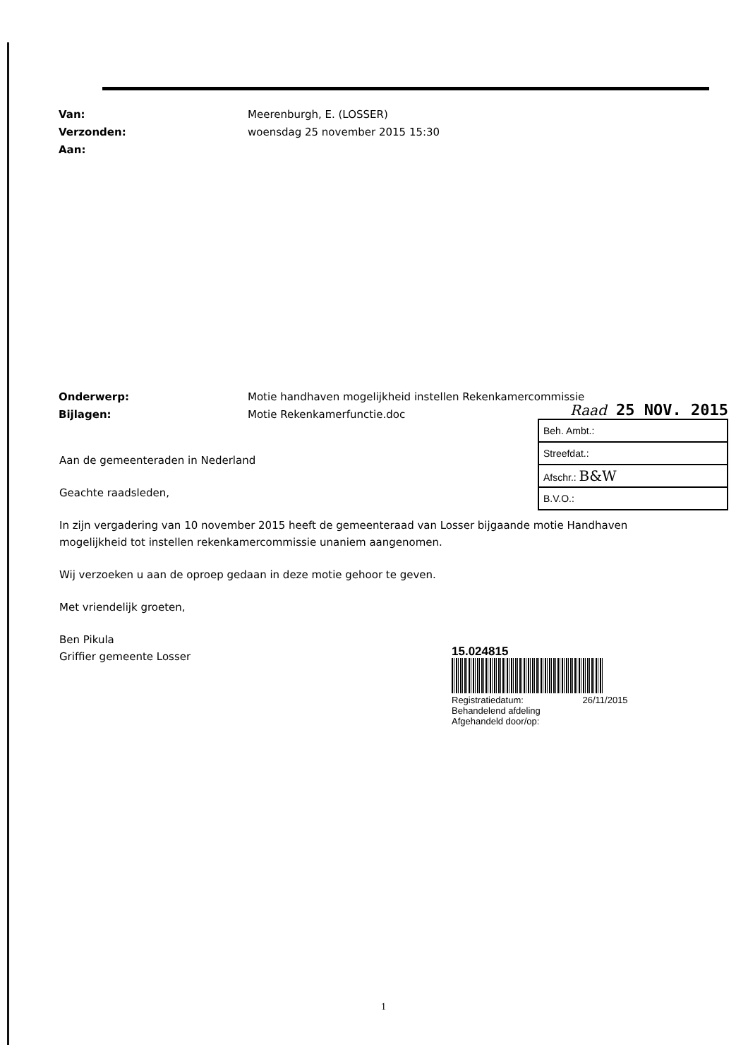Van: Meerenburgh, E. (LOSSER)
Verzonden: woensdag 25 november 2015 15:30
Aan:
Onderwerp: Motie handhaven mogelijkheid instellen Rekenkamercommissie
Bijlagen: Motie Rekenkamerfunctie.doc
Raad 25 NOV. 2015
| Beh. Ambt.: |
| Streefdat.: |
| Afschr.: B&W |
| B.V.O.: |
Aan de gemeenteraden in Nederland
Geachte raadsleden,
In zijn vergadering van 10 november 2015 heeft de gemeenteraad van Losser bijgaande motie Handhaven mogelijkheid tot instellen rekenkamercommissie unaniem aangenomen.
Wij verzoeken u aan de oproep gedaan in deze motie gehoor te geven.
Met vriendelijk groeten,
Ben Pikula
Griffier gemeente Losser
15.024815
Registratiedatum: 26/11/2015
Behandelend afdeling
Afgehandeld door/op:
1